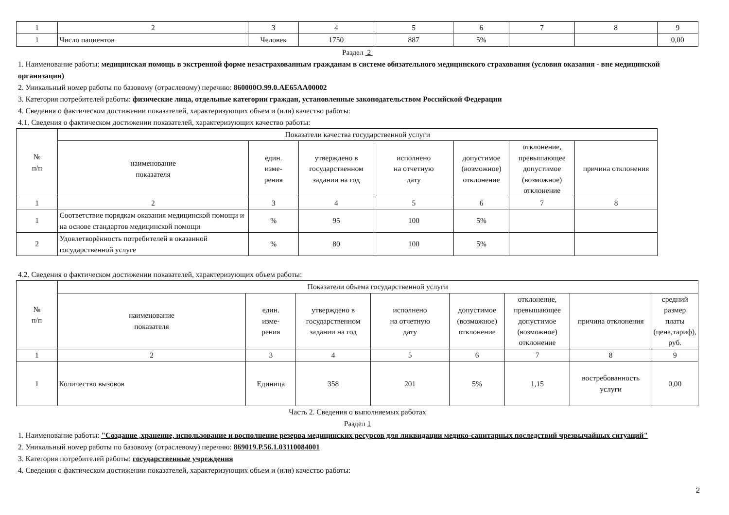| 1 | 2 | 3 | 4 | 5 | 6 | 7 | 8 | 9 |
| 1 | Число пациентов | Человек | 1750 | 887 | 5% | | | 0,00 |
Раздел 2
1. Наименование работы: медицинская помощь в экстренной форме незастрахованным гражданам в системе обязательного медицинского страхования (условия оказания - вне медицинской организации)
2. Уникальный номер работы по базовому (отраслевому) перечню: 860000О.99.0.АЕ65АА00002
3. Категория потребителей работы: физические лица, отдельные категории граждан, установленные законодательством Российской Федерации
4. Сведения о фактическом достижении показателей, характеризующих объем и (или) качество работы:
4.1. Сведения о фактическом достижении показателей, характеризующих качество работы:
| № п/п | Показатели качества государственной услуги | | | | | | |
| --- | --- | --- | --- | --- | --- | --- | --- |
| | наименование показателя | един. изме- рения | утверждено в государственном задании на год | исполнено на отчетную дату | допустимое (возможное) отклонение | отклонение, превышающее допустимое (возможное) отклонение | причина отклонения |
| 1 | 2 | 3 | 4 | 5 | 6 | 7 | 8 |
| 1 | Соответствие порядкам оказания медицинской помощи и на основе стандартов медицинской помощи | % | 95 | 100 | 5% | | |
| 2 | Удовлетворённость потребителей в оказанной государственной услуге | % | 80 | 100 | 5% | | |
4.2. Сведения о фактическом достижении показателей, характеризующих объем работы:
| № п/п | Показатели объема государственной услуги | | | | | | | |
| --- | --- | --- | --- | --- | --- | --- | --- | --- |
| | наименование показателя | един. изме- рения | утверждено в государственном задании на год | исполнено на отчетную дату | допустимое (возможное) отклонение | отклонение, превышающее допустимое (возможное) отклонение | причина отклонения | средний размер платы (цена,тариф), руб. |
| 1 | 2 | 3 | 4 | 5 | 6 | 7 | 8 | 9 |
| 1 | Количество вызовов | Единица | 358 | 201 | 5% | 1,15 | востребованность услуги | 0,00 |
Часть 2. Сведения о выполняемых работах
Раздел 1
1. Наименование работы: "Создание ,хранение, использование и восполнение резерва медицинских ресурсов для ликвидации медико-санитарных последствий чрезвычайных ситуаций"
2. Уникальный номер работы по базовому (отраслевому) перечню: 869019.Р.56.1.03110084001
3. Категория потребителей работы: государственные учреждения
4. Сведения о фактическом достижении показателей, характеризующих объем и (или) качество работы:
2